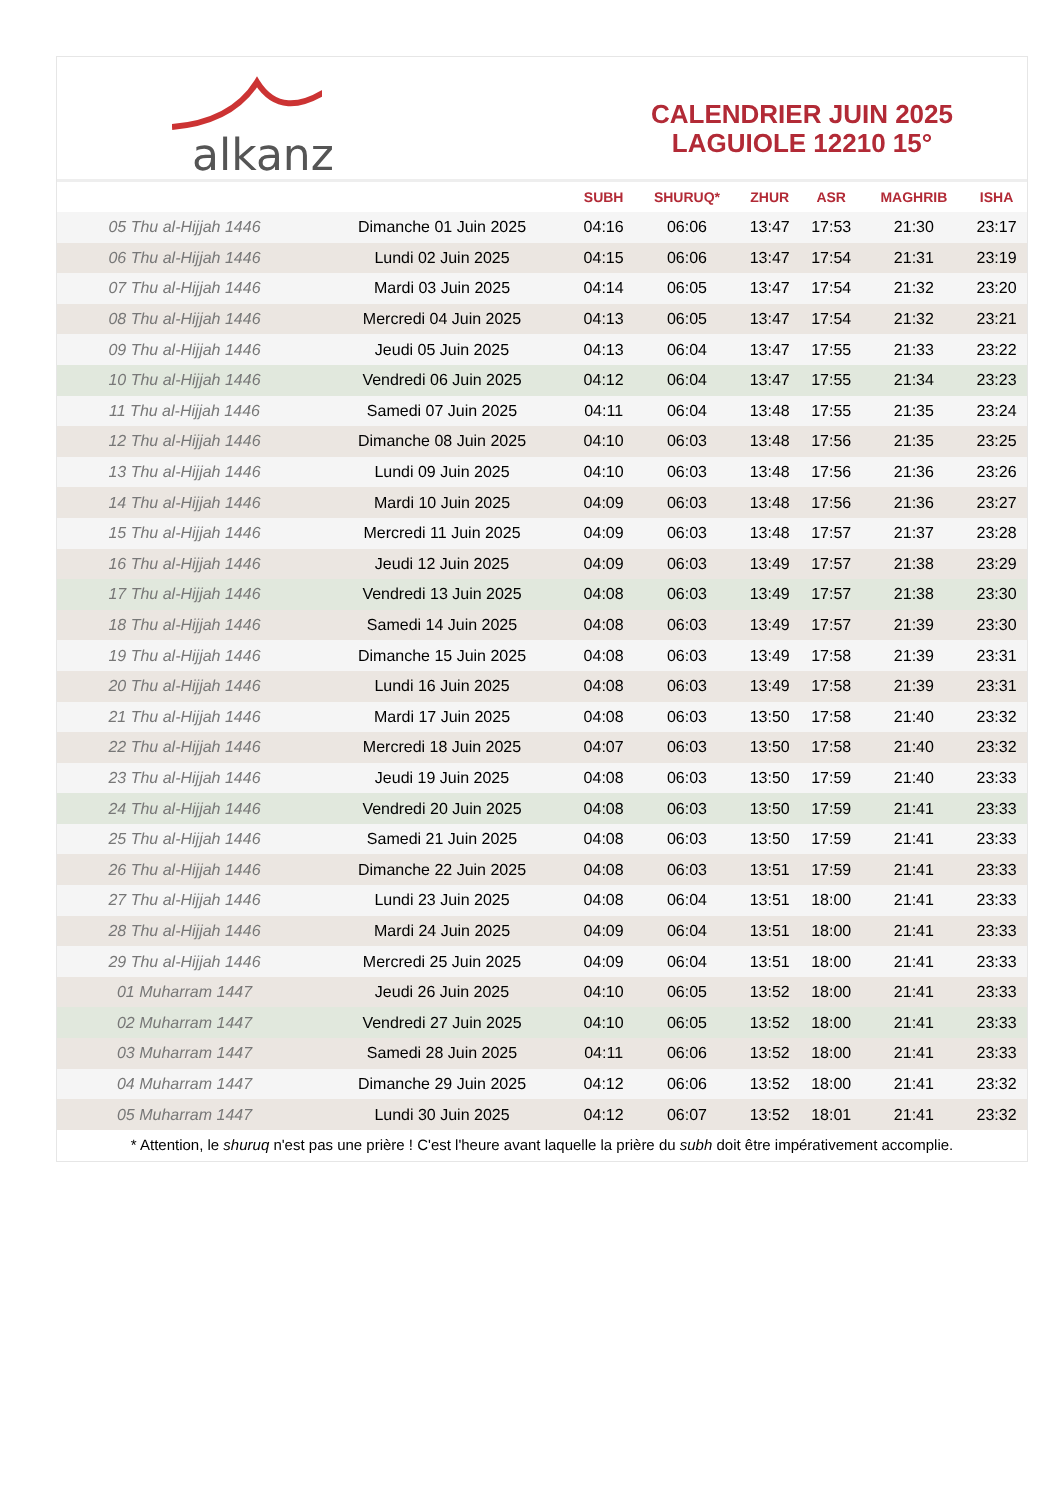alkanz
CALENDRIER JUIN 2025
LAGUIOLE 12210 15°
| | | SUBH | SHURUQ* | ZHUR | ASR | MAGHRIB | ISHA |
| --- | --- | --- | --- | --- | --- | --- | --- |
| 05 Thu al-Hijjah 1446 | Dimanche 01 Juin 2025 | 04:16 | 06:06 | 13:47 | 17:53 | 21:30 | 23:17 |
| 06 Thu al-Hijjah 1446 | Lundi 02 Juin 2025 | 04:15 | 06:06 | 13:47 | 17:54 | 21:31 | 23:19 |
| 07 Thu al-Hijjah 1446 | Mardi 03 Juin 2025 | 04:14 | 06:05 | 13:47 | 17:54 | 21:32 | 23:20 |
| 08 Thu al-Hijjah 1446 | Mercredi 04 Juin 2025 | 04:13 | 06:05 | 13:47 | 17:54 | 21:32 | 23:21 |
| 09 Thu al-Hijjah 1446 | Jeudi 05 Juin 2025 | 04:13 | 06:04 | 13:47 | 17:55 | 21:33 | 23:22 |
| 10 Thu al-Hijjah 1446 | Vendredi 06 Juin 2025 | 04:12 | 06:04 | 13:47 | 17:55 | 21:34 | 23:23 |
| 11 Thu al-Hijjah 1446 | Samedi 07 Juin 2025 | 04:11 | 06:04 | 13:48 | 17:55 | 21:35 | 23:24 |
| 12 Thu al-Hijjah 1446 | Dimanche 08 Juin 2025 | 04:10 | 06:03 | 13:48 | 17:56 | 21:35 | 23:25 |
| 13 Thu al-Hijjah 1446 | Lundi 09 Juin 2025 | 04:10 | 06:03 | 13:48 | 17:56 | 21:36 | 23:26 |
| 14 Thu al-Hijjah 1446 | Mardi 10 Juin 2025 | 04:09 | 06:03 | 13:48 | 17:56 | 21:36 | 23:27 |
| 15 Thu al-Hijjah 1446 | Mercredi 11 Juin 2025 | 04:09 | 06:03 | 13:48 | 17:57 | 21:37 | 23:28 |
| 16 Thu al-Hijjah 1446 | Jeudi 12 Juin 2025 | 04:09 | 06:03 | 13:49 | 17:57 | 21:38 | 23:29 |
| 17 Thu al-Hijjah 1446 | Vendredi 13 Juin 2025 | 04:08 | 06:03 | 13:49 | 17:57 | 21:38 | 23:30 |
| 18 Thu al-Hijjah 1446 | Samedi 14 Juin 2025 | 04:08 | 06:03 | 13:49 | 17:57 | 21:39 | 23:30 |
| 19 Thu al-Hijjah 1446 | Dimanche 15 Juin 2025 | 04:08 | 06:03 | 13:49 | 17:58 | 21:39 | 23:31 |
| 20 Thu al-Hijjah 1446 | Lundi 16 Juin 2025 | 04:08 | 06:03 | 13:49 | 17:58 | 21:39 | 23:31 |
| 21 Thu al-Hijjah 1446 | Mardi 17 Juin 2025 | 04:08 | 06:03 | 13:50 | 17:58 | 21:40 | 23:32 |
| 22 Thu al-Hijjah 1446 | Mercredi 18 Juin 2025 | 04:07 | 06:03 | 13:50 | 17:58 | 21:40 | 23:32 |
| 23 Thu al-Hijjah 1446 | Jeudi 19 Juin 2025 | 04:08 | 06:03 | 13:50 | 17:59 | 21:40 | 23:33 |
| 24 Thu al-Hijjah 1446 | Vendredi 20 Juin 2025 | 04:08 | 06:03 | 13:50 | 17:59 | 21:41 | 23:33 |
| 25 Thu al-Hijjah 1446 | Samedi 21 Juin 2025 | 04:08 | 06:03 | 13:50 | 17:59 | 21:41 | 23:33 |
| 26 Thu al-Hijjah 1446 | Dimanche 22 Juin 2025 | 04:08 | 06:03 | 13:51 | 17:59 | 21:41 | 23:33 |
| 27 Thu al-Hijjah 1446 | Lundi 23 Juin 2025 | 04:08 | 06:04 | 13:51 | 18:00 | 21:41 | 23:33 |
| 28 Thu al-Hijjah 1446 | Mardi 24 Juin 2025 | 04:09 | 06:04 | 13:51 | 18:00 | 21:41 | 23:33 |
| 29 Thu al-Hijjah 1446 | Mercredi 25 Juin 2025 | 04:09 | 06:04 | 13:51 | 18:00 | 21:41 | 23:33 |
| 01 Muharram 1447 | Jeudi 26 Juin 2025 | 04:10 | 06:05 | 13:52 | 18:00 | 21:41 | 23:33 |
| 02 Muharram 1447 | Vendredi 27 Juin 2025 | 04:10 | 06:05 | 13:52 | 18:00 | 21:41 | 23:33 |
| 03 Muharram 1447 | Samedi 28 Juin 2025 | 04:11 | 06:06 | 13:52 | 18:00 | 21:41 | 23:33 |
| 04 Muharram 1447 | Dimanche 29 Juin 2025 | 04:12 | 06:06 | 13:52 | 18:00 | 21:41 | 23:32 |
| 05 Muharram 1447 | Lundi 30 Juin 2025 | 04:12 | 06:07 | 13:52 | 18:01 | 21:41 | 23:32 |
* Attention, le shuruq n'est pas une prière ! C'est l'heure avant laquelle la prière du subh doit être impérativement accomplie.